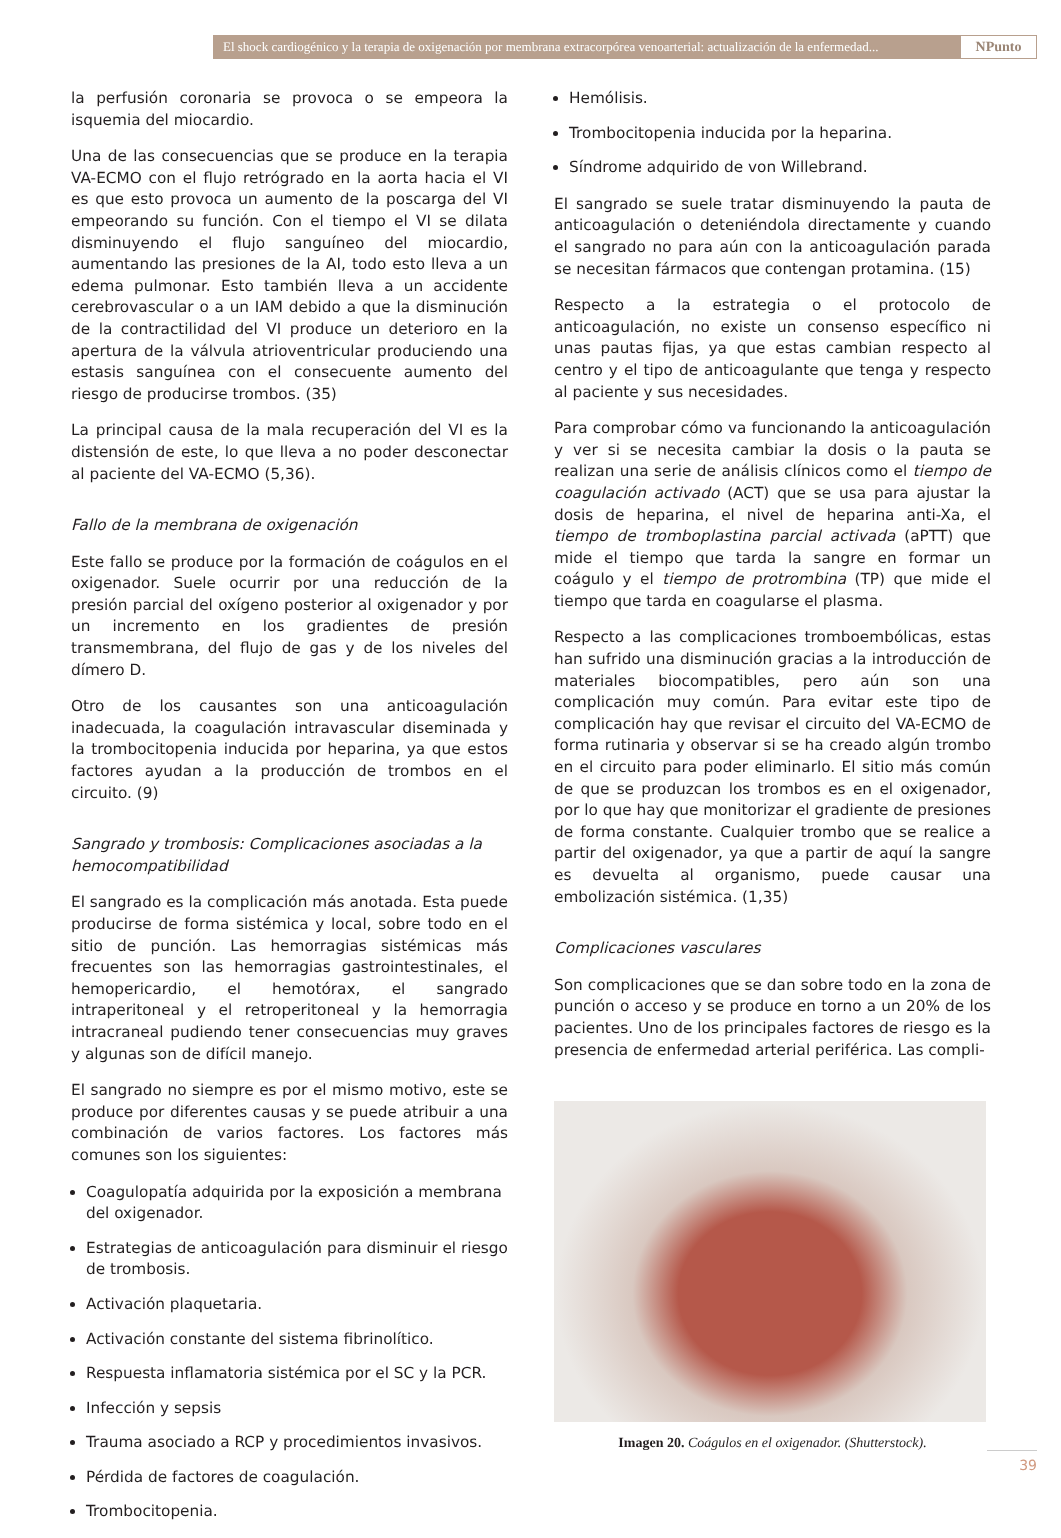El shock cardiogénico y la terapia de oxigenación por membrana extracorpórea venoarterial: actualización de la enfermedad...
NPunto
la perfusión coronaria se provoca o se empeora la isquemia del miocardio.
Una de las consecuencias que se produce en la terapia VA-ECMO con el flujo retrógrado en la aorta hacia el VI es que esto provoca un aumento de la poscarga del VI empeorando su función. Con el tiempo el VI se dilata disminuyendo el flujo sanguíneo del miocardio, aumentando las presiones de la AI, todo esto lleva a un edema pulmonar. Esto también lleva a un accidente cerebrovascular o a un IAM debido a que la disminución de la contractilidad del VI produce un deterioro en la apertura de la válvula atrioventricular produciendo una estasis sanguínea con el consecuente aumento del riesgo de producirse trombos. (35)
La principal causa de la mala recuperación del VI es la distensión de este, lo que lleva a no poder desconectar al paciente del VA-ECMO (5,36).
Fallo de la membrana de oxigenación
Este fallo se produce por la formación de coágulos en el oxigenador. Suele ocurrir por una reducción de la presión parcial del oxígeno posterior al oxigenador y por un incremento en los gradientes de presión transmembrana, del flujo de gas y de los niveles del dímero D.
Otro de los causantes son una anticoagulación inadecuada, la coagulación intravascular diseminada y la trombocitopenia inducida por heparina, ya que estos factores ayudan a la producción de trombos en el circuito. (9)
Sangrado y trombosis: Complicaciones asociadas a la hemocompatibilidad
El sangrado es la complicación más anotada. Esta puede producirse de forma sistémica y local, sobre todo en el sitio de punción. Las hemorragias sistémicas más frecuentes son las hemorragias gastrointestinales, el hemopericardio, el hemotórax, el sangrado intraperitoneal y el retroperitoneal y la hemorragia intracraneal pudiendo tener consecuencias muy graves y algunas son de difícil manejo.
El sangrado no siempre es por el mismo motivo, este se produce por diferentes causas y se puede atribuir a una combinación de varios factores. Los factores más comunes son los siguientes:
Coagulopatía adquirida por la exposición a membrana del oxigenador.
Estrategias de anticoagulación para disminuir el riesgo de trombosis.
Activación plaquetaria.
Activación constante del sistema fibrinolítico.
Respuesta inflamatoria sistémica por el SC y la PCR.
Infección y sepsis
Trauma asociado a RCP y procedimientos invasivos.
Pérdida de factores de coagulación.
Trombocitopenia.
Hemólisis.
Trombocitopenia inducida por la heparina.
Síndrome adquirido de von Willebrand.
El sangrado se suele tratar disminuyendo la pauta de anticoagulación o deteniéndola directamente y cuando el sangrado no para aún con la anticoagulación parada se necesitan fármacos que contengan protamina. (15)
Respecto a la estrategia o el protocolo de anticoagulación, no existe un consenso específico ni unas pautas fijas, ya que estas cambian respecto al centro y el tipo de anticoagulante que tenga y respecto al paciente y sus necesidades.
Para comprobar cómo va funcionando la anticoagulación y ver si se necesita cambiar la dosis o la pauta se realizan una serie de análisis clínicos como el tiempo de coagulación activado (ACT) que se usa para ajustar la dosis de heparina, el nivel de heparina anti-Xa, el tiempo de tromboplastina parcial activada (aPTT) que mide el tiempo que tarda la sangre en formar un coágulo y el tiempo de protrombina (TP) que mide el tiempo que tarda en coagularse el plasma.
Respecto a las complicaciones tromboembólicas, estas han sufrido una disminución gracias a la introducción de materiales biocompatibles, pero aún son una complicación muy común. Para evitar este tipo de complicación hay que revisar el circuito del VA-ECMO de forma rutinaria y observar si se ha creado algún trombo en el circuito para poder eliminarlo. El sitio más común de que se produzcan los trombos es en el oxigenador, por lo que hay que monitorizar el gradiente de presiones de forma constante. Cualquier trombo que se realice a partir del oxigenador, ya que a partir de aquí la sangre es devuelta al organismo, puede causar una embolización sistémica. (1,35)
Complicaciones vasculares
Son complicaciones que se dan sobre todo en la zona de punción o acceso y se produce en torno a un 20% de los pacientes. Uno de los principales factores de riesgo es la presencia de enfermedad arterial periférica. Las compli-
Imagen 20. Coágulos en el oxigenador. (Shutterstock).
39